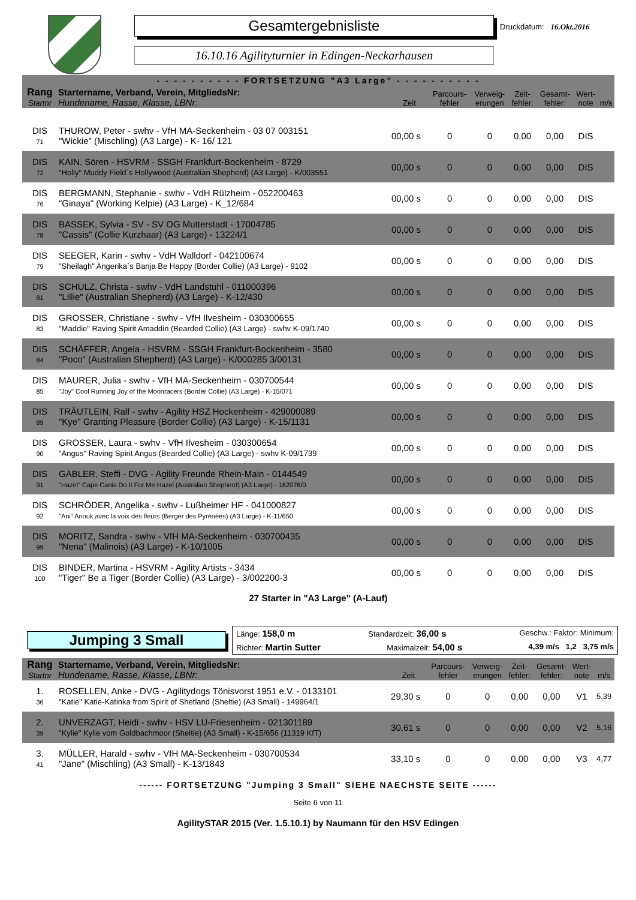Gesamtergebnisliste
16.10.16 Agilityturnier in Edingen-Neckarhausen
Druckdatum: 16.Okt.2016
| - - - - - - - - - - FORTSETZUNG "A3 Large" - - - - - - - - - - | | | | | | | | |
| --- | --- | --- | --- | --- | --- | --- | --- | --- |
| Rang Startnr | Startername, Verband, Verein, MitgliedsNr: Hundename, Rasse, Klasse, LBNr: | Zeit | Parcours- fehler | Verweig- erungen | Zeit- fehler: | Gesamt- fehler: | Wert- note | m/s |
| DIS 71 | THUROW, Peter - swhv - VfH MA-Seckenheim - 03 07 003151 "Wickie" (Mischling) (A3 Large) - K- 16/ 121 | 00,00 s | 0 | 0 | 0,00 | 0,00 | DIS | |
| DIS 72 | KAIN, Sören - HSVRM - SSGH Frankfurt-Bockenheim - 8729 "Holly" Muddy Field`s Hollywood (Australian Shepherd) (A3 Large) - K/003551 | 00,00 s | 0 | 0 | 0,00 | 0,00 | DIS | |
| DIS 76 | BERGMANN, Stephanie - swhv - VdH Rülzheim - 052200463 "Ginaya" (Working Kelpie) (A3 Large) - K_12/684 | 00,00 s | 0 | 0 | 0,00 | 0,00 | DIS | |
| DIS 78 | BASSEK, Sylvia - SV - SV OG Mutterstadt - 17004785 "Cassis" (Collie Kurzhaar) (A3 Large) - 13224/1 | 00,00 s | 0 | 0 | 0,00 | 0,00 | DIS | |
| DIS 79 | SEEGER, Karin - swhv - VdH Walldorf - 042100674 "Sheilagh" Angerika`s Banja Be Happy (Border Collie) (A3 Large) - 9102 | 00,00 s | 0 | 0 | 0,00 | 0,00 | DIS | |
| DIS 81 | SCHULZ, Christa - swhv - VdH Landstuhl - 011000396 "Lillie" (Australian Shepherd) (A3 Large) - K-12/430 | 00,00 s | 0 | 0 | 0,00 | 0,00 | DIS | |
| DIS 83 | GROSSER, Christiane - swhv - VfH Ilvesheim - 030300655 "Maddie" Raving Spirit Amaddin (Bearded Collie) (A3 Large) - swhv K-09/1740 | 00,00 s | 0 | 0 | 0,00 | 0,00 | DIS | |
| DIS 84 | SCHÄFFER, Angela - HSVRM - SSGH Frankfurt-Bockenheim - 3580 "Poco" (Australian Shepherd) (A3 Large) - K/000285 3/00131 | 00,00 s | 0 | 0 | 0,00 | 0,00 | DIS | |
| DIS 85 | MAURER, Julia - swhv - VfH MA-Seckenheim - 030700544 "Joy" Cool Running Joy of the Moonracers (Border Collie) (A3 Large) - K-15/071 | 00,00 s | 0 | 0 | 0,00 | 0,00 | DIS | |
| DIS 89 | TRÄUTLEIN, Ralf - swhv - Agility HSZ Hockenheim - 429000089 "Kye" Granting Pleasure (Border Collie) (A3 Large) - K-15/1131 | 00,00 s | 0 | 0 | 0,00 | 0,00 | DIS | |
| DIS 90 | GROSSER, Laura - swhv - VfH Ilvesheim - 030300654 "Angus" Raving Spirit Angus (Bearded Collie) (A3 Large) - swhv K-09/1739 | 00,00 s | 0 | 0 | 0,00 | 0,00 | DIS | |
| DIS 91 | GÄBLER, Steffi - DVG - Agility Freunde Rhein-Main - 0144549 "Hazel" Cape Canis Do It For Me Hazel (Australian Shepherd) (A3 Large) - 162076/0 | 00,00 s | 0 | 0 | 0,00 | 0,00 | DIS | |
| DIS 92 | SCHRÖDER, Angelika - swhv - Lußheimer HF - 041000827 "Ani" Anouk avec la voix des fleurs (Berger des Pyrénées) (A3 Large) - K-11/650 | 00,00 s | 0 | 0 | 0,00 | 0,00 | DIS | |
| DIS 99 | MORITZ, Sandra - swhv - VfH MA-Seckenheim - 030700435 "Nena" (Malinois) (A3 Large) - K-10/1005 | 00,00 s | 0 | 0 | 0,00 | 0,00 | DIS | |
| DIS 100 | BINDER, Martina - HSVRM - Agility Artists - 3434 "Tiger" Be a Tiger (Border Collie) (A3 Large) - 3/002200-3 | 00,00 s | 0 | 0 | 0,00 | 0,00 | DIS | |
| 27 Starter in "A3 Large" (A-Lauf) | | | | | | | | |
Jumping 3 Small
Länge: 158,0 m Standardzeit: 36,00 s Geschw.: Faktor: Minimum:
Richter: Martin Sutter Maximalzeit: 54,00 s 4,39 m/s 1,2 3,75 m/s
| Rang Startnr | Startername, Verband, Verein, MitgliedsNr: Hundename, Rasse, Klasse, LBNr: | Zeit | Parcours- fehler | Verweig- erungen | Zeit- fehler: | Gesamt- fehler: | Wert- note | m/s |
| --- | --- | --- | --- | --- | --- | --- | --- | --- |
| 1. 36 | ROSELLEN, Anke - DVG - Agilitydogs Tönisvorst 1951 e.V. - 0133101 "Katie" Katie-Katinka from Spirit of Shetland (Sheltie) (A3 Small) - 149964/1 | 29,30 s | 0 | 0 | 0,00 | 0,00 | V1 | 5,39 |
| 2. 39 | UNVERZAGT, Heidi - swhv - HSV LU-Friesenheim - 021301189 "Kylie" Kylie vom Goldbachmoor (Sheltie) (A3 Small) - K-15/656 (11319 KfT) | 30,61 s | 0 | 0 | 0,00 | 0,00 | V2 | 5,16 |
| 3. 41 | MÜLLER, Harald - swhv - VfH MA-Seckenheim - 030700534 "Jane" (Mischling) (A3 Small) - K-13/1843 | 33,10 s | 0 | 0 | 0,00 | 0,00 | V3 | 4,77 |
------ FORTSETZUNG "Jumping 3 Small" SIEHE NAECHSTE SEITE ------
Seite 6 von 11
AgilitySTAR 2015 (Ver. 1.5.10.1) by Naumann für den HSV Edingen